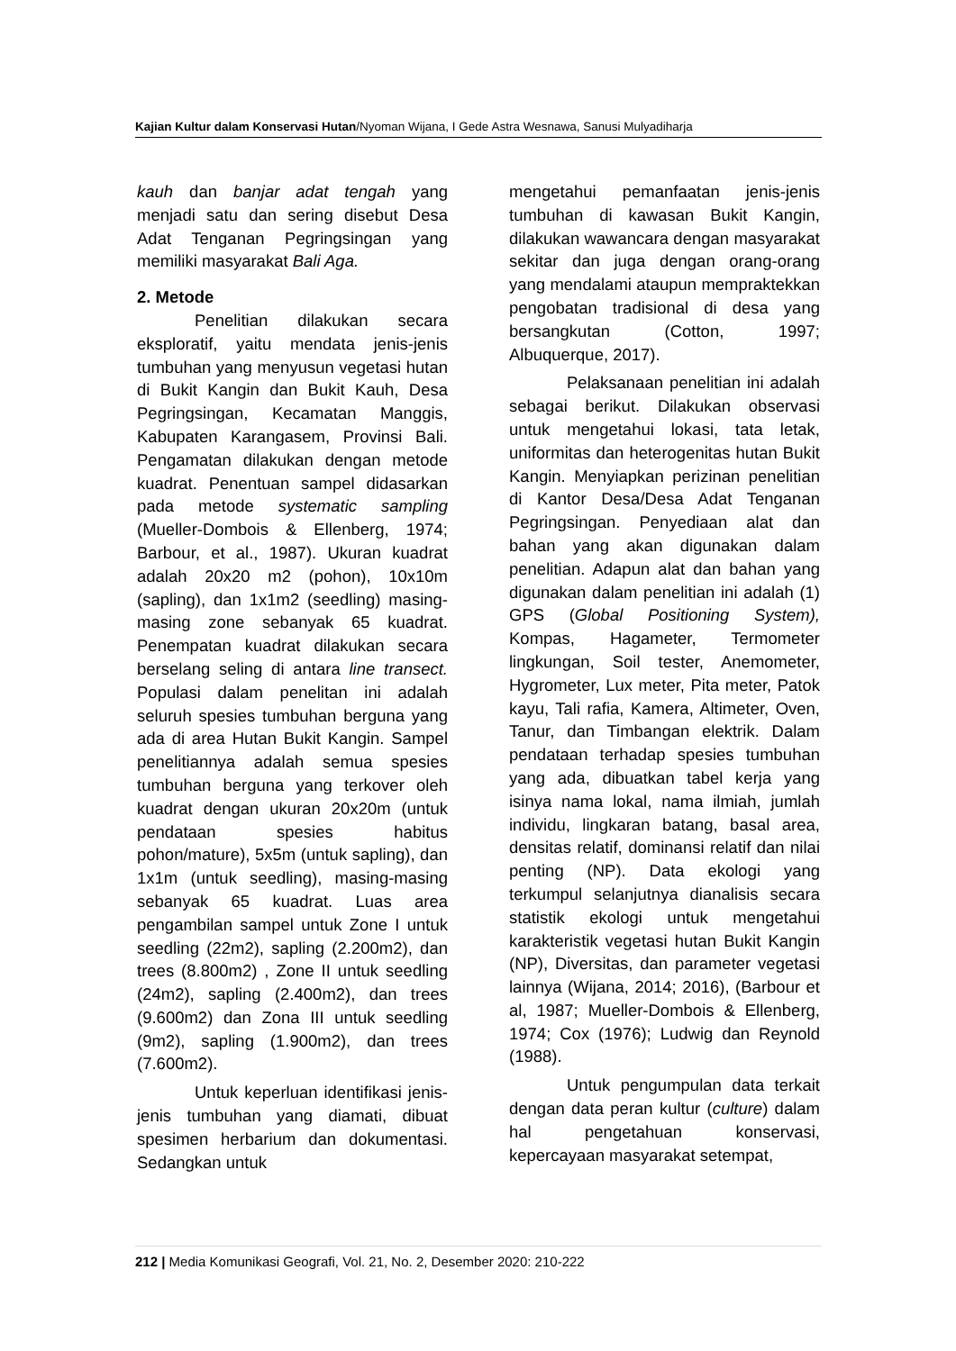Kajian Kultur dalam Konservasi Hutan/Nyoman Wijana, I Gede Astra Wesnawa, Sanusi Mulyadiharja
kauh dan banjar adat tengah yang menjadi satu dan sering disebut Desa Adat Tenganan Pegringsingan yang memiliki masyarakat Bali Aga.
2. Metode
Penelitian dilakukan secara eksploratif, yaitu mendata jenis-jenis tumbuhan yang menyusun vegetasi hutan di Bukit Kangin dan Bukit Kauh, Desa Pegringsingan, Kecamatan Manggis, Kabupaten Karangasem, Provinsi Bali. Pengamatan dilakukan dengan metode kuadrat. Penentuan sampel didasarkan pada metode systematic sampling (Mueller-Dombois & Ellenberg, 1974; Barbour, et al., 1987). Ukuran kuadrat adalah 20x20 m2 (pohon), 10x10m (sapling), dan 1x1m2 (seedling) masing-masing zone sebanyak 65 kuadrat. Penempatan kuadrat dilakukan secara berselang seling di antara line transect. Populasi dalam penelitan ini adalah seluruh spesies tumbuhan berguna yang ada di area Hutan Bukit Kangin. Sampel penelitiannya adalah semua spesies tumbuhan berguna yang terkover oleh kuadrat dengan ukuran 20x20m (untuk pendataan spesies habitus pohon/mature), 5x5m (untuk sapling), dan 1x1m (untuk seedling), masing-masing sebanyak 65 kuadrat. Luas area pengambilan sampel untuk Zone I untuk seedling (22m2), sapling (2.200m2), dan trees (8.800m2) , Zone II untuk seedling (24m2), sapling (2.400m2), dan trees (9.600m2) dan Zona III untuk seedling (9m2), sapling (1.900m2), dan trees (7.600m2).
Untuk keperluan identifikasi jenis-jenis tumbuhan yang diamati, dibuat spesimen herbarium dan dokumentasi. Sedangkan untuk
mengetahui pemanfaatan jenis-jenis tumbuhan di kawasan Bukit Kangin, dilakukan wawancara dengan masyarakat sekitar dan juga dengan orang-orang yang mendalami ataupun mempraktekkan pengobatan tradisional di desa yang bersangkutan (Cotton, 1997; Albuquerque, 2017).
Pelaksanaan penelitian ini adalah sebagai berikut. Dilakukan observasi untuk mengetahui lokasi, tata letak, uniformitas dan heterogenitas hutan Bukit Kangin. Menyiapkan perizinan penelitian di Kantor Desa/Desa Adat Tenganan Pegringsingan. Penyediaan alat dan bahan yang akan digunakan dalam penelitian. Adapun alat dan bahan yang digunakan dalam penelitian ini adalah (1) GPS (Global Positioning System), Kompas, Hagameter, Termometer lingkungan, Soil tester, Anemometer, Hygrometer, Lux meter, Pita meter, Patok kayu, Tali rafia, Kamera, Altimeter, Oven, Tanur, dan Timbangan elektrik. Dalam pendataan terhadap spesies tumbuhan yang ada, dibuatkan tabel kerja yang isinya nama lokal, nama ilmiah, jumlah individu, lingkaran batang, basal area, densitas relatif, dominansi relatif dan nilai penting (NP). Data ekologi yang terkumpul selanjutnya dianalisis secara statistik ekologi untuk mengetahui karakteristik vegetasi hutan Bukit Kangin (NP), Diversitas, dan parameter vegetasi lainnya (Wijana, 2014; 2016), (Barbour et al, 1987; Mueller-Dombois & Ellenberg, 1974; Cox (1976); Ludwig dan Reynold (1988).
Untuk pengumpulan data terkait dengan data peran kultur (culture) dalam hal pengetahuan konservasi, kepercayaan masyarakat setempat,
212 | Media Komunikasi Geografi, Vol. 21, No. 2, Desember 2020: 210-222